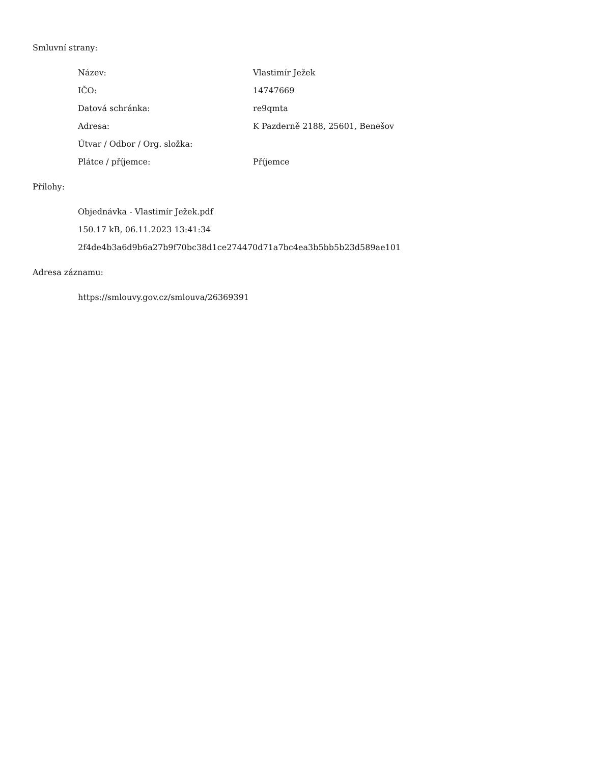Smluvní strany:
| Název: | Vlastimír Ježek |
| IČO: | 14747669 |
| Datová schránka: | re9qmta |
| Adresa: | K Pazderně 2188, 25601, Benešov |
| Útvar / Odbor / Org. složka: | |
| Plátce / příjemce: | Příjemce |
Přílohy:
Objednávka - Vlastimír Ježek.pdf
150.17 kB, 06.11.2023 13:41:34
2f4de4b3a6d9b6a27b9f70bc38d1ce274470d71a7bc4ea3b5bb5b23d589ae101
Adresa záznamu:
https://smlouvy.gov.cz/smlouva/26369391